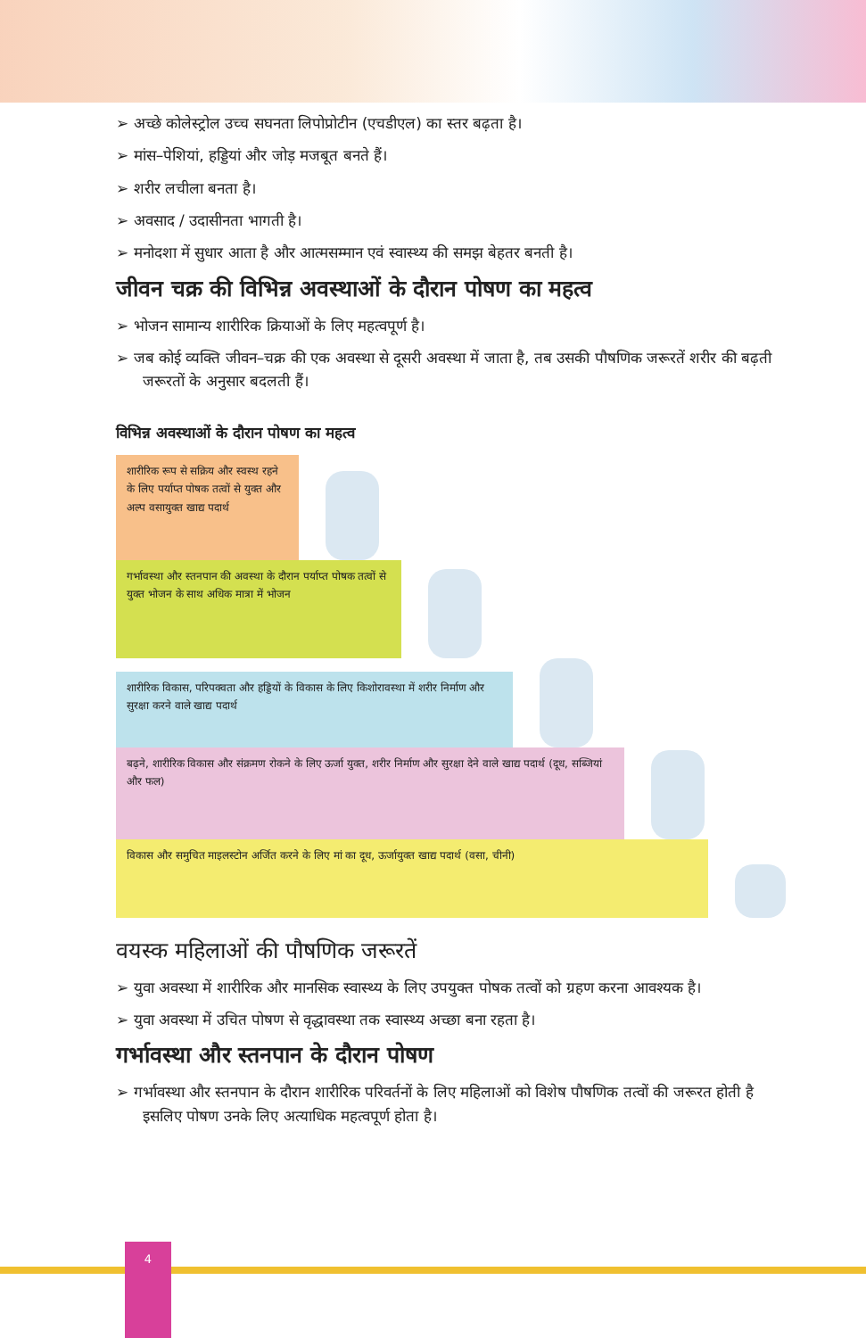➢ अच्छे कोलेस्ट्रोल उच्च सघनता लिपोप्रोटीन (एचडीएल) का स्तर बढ़ता है।
➢ मांस–पेशियां, हड्डियां और जोड़ मजबूत बनते हैं।
➢ शरीर लचीला बनता है।
➢ अवसाद / उदासीनता भागती है।
➢ मनोदशा में सुधार आता है और आत्मसम्मान एवं स्वास्थ्य की समझ बेहतर बनती है।
जीवन चक्र की विभिन्न अवस्थाओं के दौरान पोषण का महत्व
➢ भोजन सामान्य शारीरिक क्रियाओं के लिए महत्वपूर्ण है।
➢ जब कोई व्यक्ति जीवन–चक्र की एक अवस्था से दूसरी अवस्था में जाता है, तब उसकी पौषणिक जरूरतें शरीर की बढ़ती जरूरतों के अनुसार बदलती हैं।
विभिन्न अवस्थाओं के दौरान पोषण का महत्व
शारीरिक रूप से सक्रिय और स्वस्थ रहने के लिए पर्याप्त पोषक तत्वों से युक्त और अल्प वसायुक्त खाद्य पदार्थ
गर्भावस्था और स्तनपान की अवस्था के दौरान पर्याप्त पोषक तत्वों से युक्त भोजन के साथ अधिक मात्रा में भोजन
शारीरिक विकास, परिपक्वता और हड्डियों के विकास के लिए किशोरावस्था में शरीर निर्माण और सुरक्षा करने वाले खाद्य पदार्थ
बढ़ने, शारीरिक विकास और संक्रमण रोकने के लिए ऊर्जा युक्त, शरीर निर्माण और सुरक्षा देने वाले खाद्य पदार्थ (दूध, सब्जियां और फल)
विकास और समुचित माइलस्टोन अर्जित करने के लिए मां का दूध, ऊर्जायुक्त खाद्य पदार्थ (वसा, चीनी)
वयस्क महिलाओं की पौषणिक जरूरतें
➢ युवा अवस्था में शारीरिक और मानसिक स्वास्थ्य के लिए उपयुक्त पोषक तत्वों को ग्रहण करना आवश्यक है।
➢ युवा अवस्था में उचित पोषण से वृद्धावस्था तक स्वास्थ्य अच्छा बना रहता है।
गर्भावस्था और स्तनपान के दौरान पोषण
➢ गर्भावस्था और स्तनपान के दौरान शारीरिक परिवर्तनों के लिए महिलाओं को विशेष पौषणिक तत्वों की जरूरत होती है इसलिए पोषण उनके लिए अत्याधिक महत्वपूर्ण होता है।
4